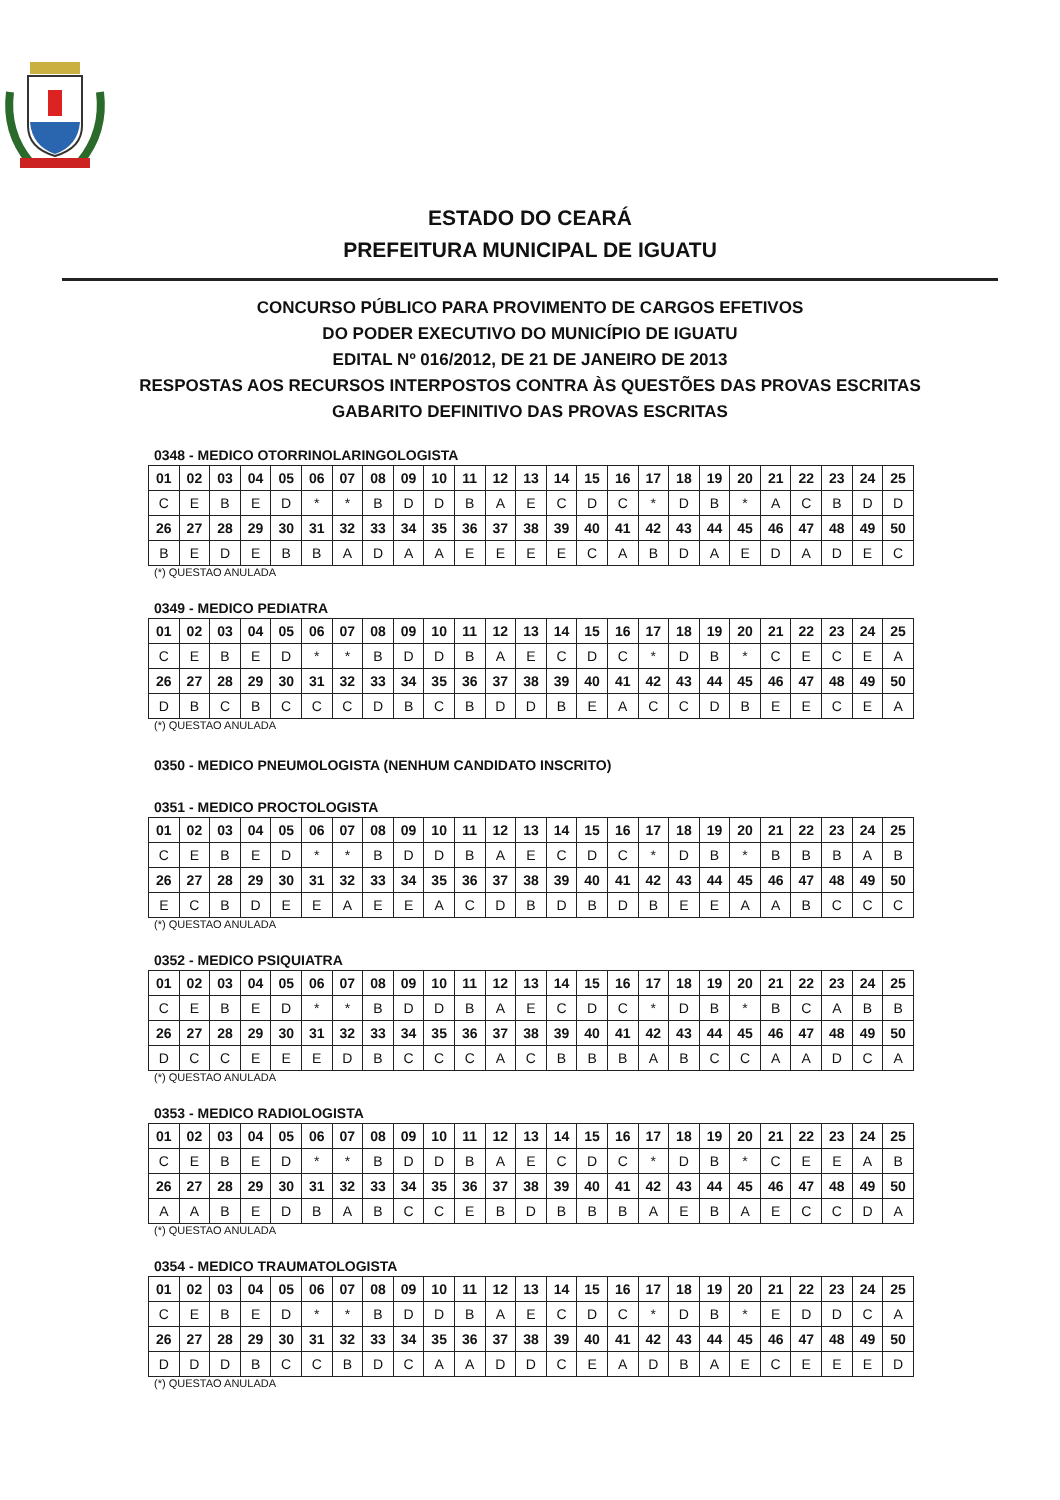ESTADO DO CEARÁ
PREFEITURA MUNICIPAL DE IGUATU
CONCURSO PÚBLICO PARA PROVIMENTO DE CARGOS EFETIVOS
DO PODER EXECUTIVO DO MUNICÍPIO DE IGUATU
EDITAL Nº 016/2012, DE 21 DE JANEIRO DE 2013
RESPOSTAS AOS RECURSOS INTERPOSTOS CONTRA ÀS QUESTÕES DAS PROVAS ESCRITAS
GABARITO DEFINITIVO DAS PROVAS ESCRITAS
0348 - MEDICO OTORRINOLARINGOLOGISTA
| 01 | 02 | 03 | 04 | 05 | 06 | 07 | 08 | 09 | 10 | 11 | 12 | 13 | 14 | 15 | 16 | 17 | 18 | 19 | 20 | 21 | 22 | 23 | 24 | 25 |
| C | E | B | E | D | * | * | B | D | D | B | A | E | C | D | C | * | D | B | * | A | C | B | D | D |
| 26 | 27 | 28 | 29 | 30 | 31 | 32 | 33 | 34 | 35 | 36 | 37 | 38 | 39 | 40 | 41 | 42 | 43 | 44 | 45 | 46 | 47 | 48 | 49 | 50 |
| B | E | D | E | B | B | A | D | A | A | E | E | E | E | C | A | B | D | A | E | D | A | D | E | C |
(*) QUESTAO ANULADA
0349 - MEDICO PEDIATRA
| 01 | 02 | 03 | 04 | 05 | 06 | 07 | 08 | 09 | 10 | 11 | 12 | 13 | 14 | 15 | 16 | 17 | 18 | 19 | 20 | 21 | 22 | 23 | 24 | 25 |
| C | E | B | E | D | * | * | B | D | D | B | A | E | C | D | C | * | D | B | * | C | E | C | E | A |
| 26 | 27 | 28 | 29 | 30 | 31 | 32 | 33 | 34 | 35 | 36 | 37 | 38 | 39 | 40 | 41 | 42 | 43 | 44 | 45 | 46 | 47 | 48 | 49 | 50 |
| D | B | C | B | C | C | C | D | B | C | B | D | D | B | E | A | C | C | D | B | E | E | C | E | A |
(*) QUESTAO ANULADA
0350 - MEDICO PNEUMOLOGISTA (NENHUM CANDIDATO INSCRITO)
0351 - MEDICO PROCTOLOGISTA
| 01 | 02 | 03 | 04 | 05 | 06 | 07 | 08 | 09 | 10 | 11 | 12 | 13 | 14 | 15 | 16 | 17 | 18 | 19 | 20 | 21 | 22 | 23 | 24 | 25 |
| C | E | B | E | D | * | * | B | D | D | B | A | E | C | D | C | * | D | B | * | B | B | B | A | B |
| 26 | 27 | 28 | 29 | 30 | 31 | 32 | 33 | 34 | 35 | 36 | 37 | 38 | 39 | 40 | 41 | 42 | 43 | 44 | 45 | 46 | 47 | 48 | 49 | 50 |
| E | C | B | D | E | E | A | E | E | A | C | D | B | D | B | D | B | E | E | A | A | B | C | C | C |
(*) QUESTAO ANULADA
0352 - MEDICO PSIQUIATRA
| 01 | 02 | 03 | 04 | 05 | 06 | 07 | 08 | 09 | 10 | 11 | 12 | 13 | 14 | 15 | 16 | 17 | 18 | 19 | 20 | 21 | 22 | 23 | 24 | 25 |
| C | E | B | E | D | * | * | B | D | D | B | A | E | C | D | C | * | D | B | * | B | C | A | B | B |
| 26 | 27 | 28 | 29 | 30 | 31 | 32 | 33 | 34 | 35 | 36 | 37 | 38 | 39 | 40 | 41 | 42 | 43 | 44 | 45 | 46 | 47 | 48 | 49 | 50 |
| D | C | C | E | E | E | D | B | C | C | C | A | C | B | B | B | A | B | C | C | A | A | D | C | A |
(*) QUESTAO ANULADA
0353 - MEDICO RADIOLOGISTA
| 01 | 02 | 03 | 04 | 05 | 06 | 07 | 08 | 09 | 10 | 11 | 12 | 13 | 14 | 15 | 16 | 17 | 18 | 19 | 20 | 21 | 22 | 23 | 24 | 25 |
| C | E | B | E | D | * | * | B | D | D | B | A | E | C | D | C | * | D | B | * | C | E | E | A | B |
| 26 | 27 | 28 | 29 | 30 | 31 | 32 | 33 | 34 | 35 | 36 | 37 | 38 | 39 | 40 | 41 | 42 | 43 | 44 | 45 | 46 | 47 | 48 | 49 | 50 |
| A | A | B | E | D | B | A | B | C | C | E | B | D | B | B | B | A | E | B | A | E | C | C | D | A |
(*) QUESTAO ANULADA
0354 - MEDICO TRAUMATOLOGISTA
| 01 | 02 | 03 | 04 | 05 | 06 | 07 | 08 | 09 | 10 | 11 | 12 | 13 | 14 | 15 | 16 | 17 | 18 | 19 | 20 | 21 | 22 | 23 | 24 | 25 |
| C | E | B | E | D | * | * | B | D | D | B | A | E | C | D | C | * | D | B | * | E | D | D | C | A |
| 26 | 27 | 28 | 29 | 30 | 31 | 32 | 33 | 34 | 35 | 36 | 37 | 38 | 39 | 40 | 41 | 42 | 43 | 44 | 45 | 46 | 47 | 48 | 49 | 50 |
| D | D | D | B | C | C | B | D | C | A | A | D | D | C | E | A | D | B | A | E | C | E | E | E | D |
(*) QUESTAO ANULADA